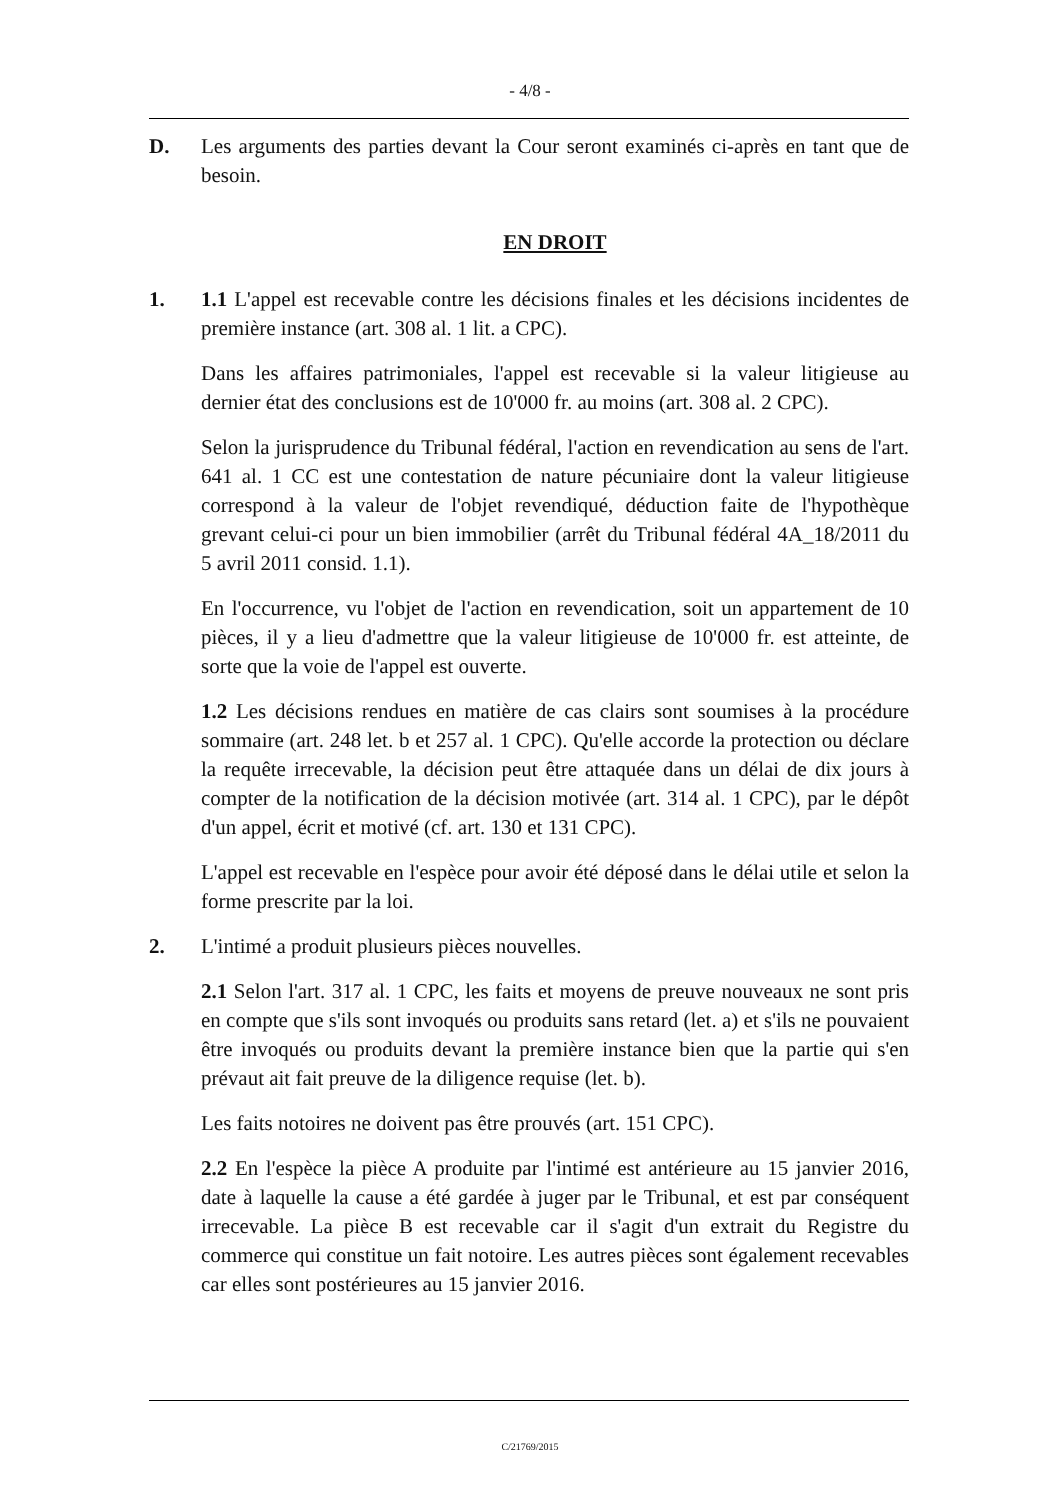- 4/8 -
D. Les arguments des parties devant la Cour seront examinés ci-après en tant que de besoin.
EN DROIT
1. 1.1 L'appel est recevable contre les décisions finales et les décisions incidentes de première instance (art. 308 al. 1 lit. a CPC).
Dans les affaires patrimoniales, l'appel est recevable si la valeur litigieuse au dernier état des conclusions est de 10'000 fr. au moins (art. 308 al. 2 CPC).
Selon la jurisprudence du Tribunal fédéral, l'action en revendication au sens de l'art. 641 al. 1 CC est une contestation de nature pécuniaire dont la valeur litigieuse correspond à la valeur de l'objet revendiqué, déduction faite de l'hypothèque grevant celui-ci pour un bien immobilier (arrêt du Tribunal fédéral 4A_18/2011 du 5 avril 2011 consid. 1.1).
En l'occurrence, vu l'objet de l'action en revendication, soit un appartement de 10 pièces, il y a lieu d'admettre que la valeur litigieuse de 10'000 fr. est atteinte, de sorte que la voie de l'appel est ouverte.
1.2 Les décisions rendues en matière de cas clairs sont soumises à la procédure sommaire (art. 248 let. b et 257 al. 1 CPC). Qu'elle accorde la protection ou déclare la requête irrecevable, la décision peut être attaquée dans un délai de dix jours à compter de la notification de la décision motivée (art. 314 al. 1 CPC), par le dépôt d'un appel, écrit et motivé (cf. art. 130 et 131 CPC).
L'appel est recevable en l'espèce pour avoir été déposé dans le délai utile et selon la forme prescrite par la loi.
2. L'intimé a produit plusieurs pièces nouvelles.
2.1 Selon l'art. 317 al. 1 CPC, les faits et moyens de preuve nouveaux ne sont pris en compte que s'ils sont invoqués ou produits sans retard (let. a) et s'ils ne pouvaient être invoqués ou produits devant la première instance bien que la partie qui s'en prévaut ait fait preuve de la diligence requise (let. b).
Les faits notoires ne doivent pas être prouvés (art. 151 CPC).
2.2 En l'espèce la pièce A produite par l'intimé est antérieure au 15 janvier 2016, date à laquelle la cause a été gardée à juger par le Tribunal, et est par conséquent irrecevable. La pièce B est recevable car il s'agit d'un extrait du Registre du commerce qui constitue un fait notoire. Les autres pièces sont également recevables car elles sont postérieures au 15 janvier 2016.
C/21769/2015